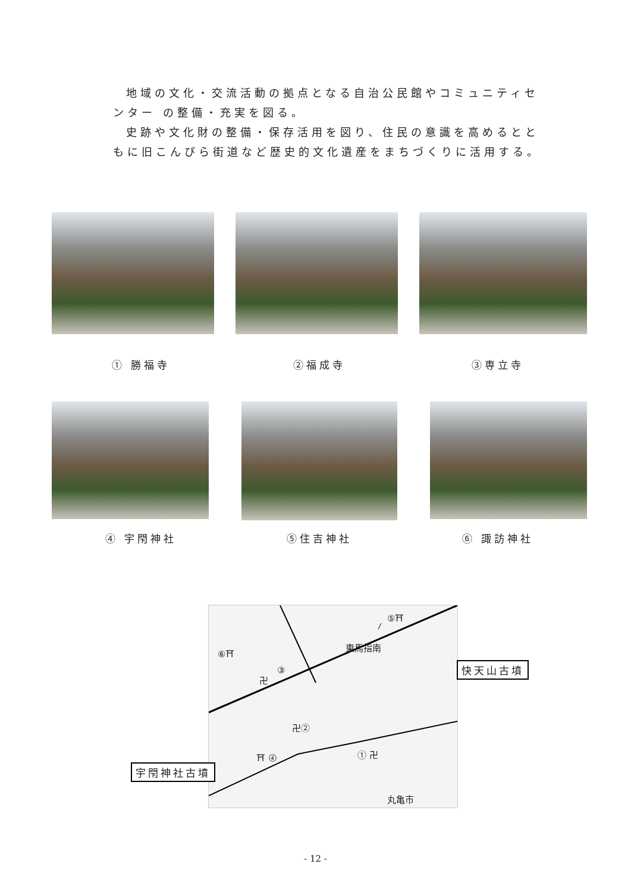地域の文化・交流活動の拠点となる自治公民館やコミュニティセンター の整備・充実を図る。
史跡や文化財の整備・保存活用を図り、住民の意識を高めるとともに旧こんぴら街道など歴史的文化遺産をまちづくりに活用する。
① 勝福寺 ②福成寺 ③専立寺
④ 宇閇神社 ⑤住吉神社 ⑥ 諏訪神社
⑤⛩
東馬指南 ⑥⛩
③
卍
卍②
⛩ ④ ① 卍
丸亀市
快天山古墳
宇閇神社古墳
- 12 -